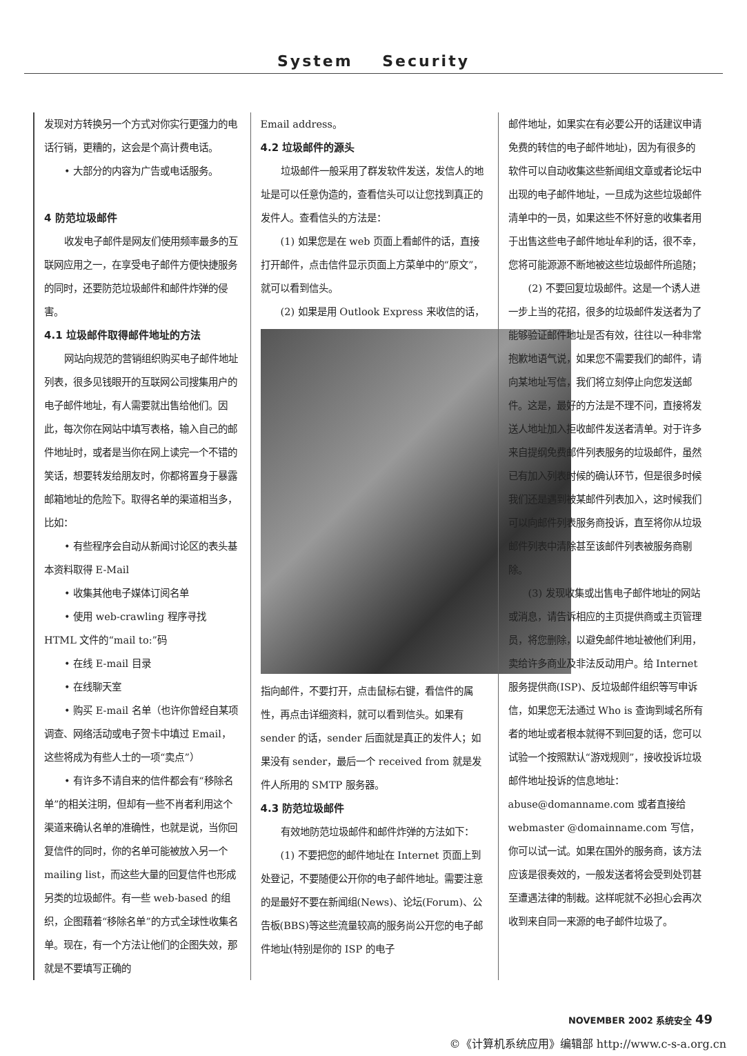System Security
发现对方转换另一个方式对你实行更强力的电话行销，更糟的，这会是个高计费电话。
• 大部分的内容为广告或电话服务。
4 防范垃圾邮件
收发电子邮件是网友们使用频率最多的互联网应用之一，在享受电子邮件方便快捷服务的同时，还要防范垃圾邮件和邮件炸弹的侵害。
4.1 垃圾邮件取得邮件地址的方法
网站向规范的营销组织购买电子邮件地址列表，很多见钱眼开的互联网公司搜集用户的电子邮件地址，有人需要就出售给他们。因此，每次你在网站中填写表格，输入自己的邮件地址时，或者是当你在网上读完一个不错的笑话，想要转发给朋友时，你都将置身于暴露邮箱地址的危险下。取得名单的渠道相当多，比如：
• 有些程序会自动从新闻讨论区的表头基本资料取得 E-Mail
• 收集其他电子媒体订阅名单
• 使用 web-crawling 程序寻找 HTML 文件的“mail to:”码
• 在线 E-mail 目录
• 在线聊天室
• 购买 E-mail 名单（也许你曾经自某项调查、网络活动或电子贺卡中填过 Email，这些将成为有些人士的一项“卖点”）
• 有许多不请自来的信件都会有“移除名单”的相关注明，但却有一些不肖者利用这个渠道来确认名单的准确性，也就是说，当你回复信件的同时，你的名单可能被放入另一个 mailing list，而这些大量的回复信件也形成另类的垃圾邮件。有一些 web-based 的组织，企图藉着“移除名单”的方式全球性收集名单。现在，有一个方法让他们的企图失效，那就是不要填写正确的
Email address。
4.2 垃圾邮件的源头
垃圾邮件一般采用了群发软件发送，发信人的地址是可以任意伪造的，查看信头可以让您找到真正的发件人。查看信头的方法是：
(1) 如果您是在 web 页面上看邮件的话，直接打开邮件，点击信件显示页面上方菜单中的“原文”，就可以看到信头。
(2) 如果是用 Outlook Express 来收信的话，
指向邮件，不要打开，点击鼠标右键，看信件的属性，再点击详细资料，就可以看到信头。如果有 sender 的话，sender 后面就是真正的发件人；如果没有 sender，最后一个 received from 就是发件人所用的 SMTP 服务器。
4.3 防范垃圾邮件
有效地防范垃圾邮件和邮件炸弹的方法如下：
(1) 不要把您的邮件地址在 Internet 页面上到处登记，不要随便公开你的电子邮件地址。需要注意的是最好不要在新闻组(News)、论坛(Forum)、公告板(BBS)等这些流量较高的服务尚公开您的电子邮件地址(特别是你的 ISP 的电子
邮件地址，如果实在有必要公开的话建议申请免费的转信的电子邮件地址)，因为有很多的软件可以自动收集这些新闻组文章或者论坛中出现的电子邮件地址，一旦成为这些垃圾邮件清单中的一员，如果这些不怀好意的收集者用于出售这些电子邮件地址牟利的话，很不幸，您将可能源源不断地被这些垃圾邮件所追随；
(2) 不要回复垃圾邮件。这是一个诱人进一步上当的花招，很多的垃圾邮件发送者为了能够验证邮件地址是否有效，往往以一种非常抱歉地语气说，如果您不需要我们的邮件，请向某地址写信，我们将立刻停止向您发送邮件。这是，最好的方法是不理不问，直接将发送人地址加入拒收邮件发送者清单。对于许多来自提纲免费邮件列表服务的垃圾邮件，虽然已有加入列表时候的确认环节，但是很多时候我们还是遇到被某邮件列表加入，这时候我们可以向邮件列表服务商投诉，直至将你从垃圾邮件列表中清除甚至该邮件列表被服务商剔除。
(3) 发现收集或出售电子邮件地址的网站或消息，请告诉相应的主页提供商或主页管理员，将您删除，以避免邮件地址被他们利用，卖给许多商业及非法反动用户。给 Internet 服务提供商(ISP)、反垃圾邮件组织等写申诉信，如果您无法通过 Who is 查询到域名所有者的地址或者根本就得不到回复的话，您可以试验一个按照默认“游戏规则”，接收投诉垃圾邮件地址投诉的信息地址：abuse@domanname.com 或者直接给 webmaster @domainname.com 写信，你可以试一试。如果在国外的服务商，该方法应该是很奏效的，一般发送者将会受到处罚甚至遭遇法律的制裁。这样呢就不必担心会再次收到来自同一来源的电子邮件垃圾了。
NOVEMBER 2002 系统安全 49
©《计算机系统应用》编辑部 http://www.c-s-a.org.cn